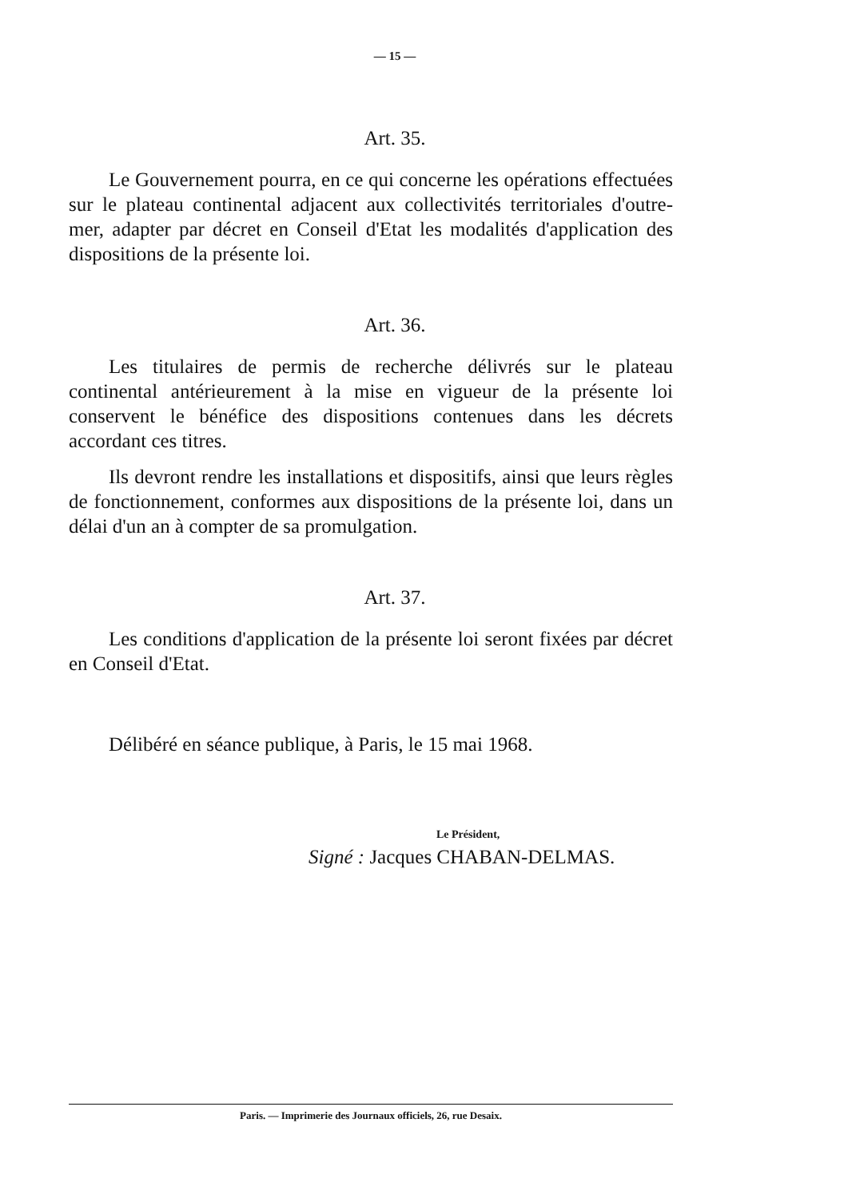— 15 —
Art. 35.
Le Gouvernement pourra, en ce qui concerne les opérations effectuées sur le plateau continental adjacent aux collectivités territoriales d'outre-mer, adapter par décret en Conseil d'Etat les modalités d'application des dispositions de la présente loi.
Art. 36.
Les titulaires de permis de recherche délivrés sur le plateau continental antérieurement à la mise en vigueur de la présente loi conservent le bénéfice des dispositions contenues dans les décrets accordant ces titres.
Ils devront rendre les installations et dispositifs, ainsi que leurs règles de fonctionnement, conformes aux dispositions de la présente loi, dans un délai d'un an à compter de sa promulgation.
Art. 37.
Les conditions d'application de la présente loi seront fixées par décret en Conseil d'Etat.
Délibéré en séance publique, à Paris, le 15 mai 1968.
Le Président,
Signé : Jacques CHABAN-DELMAS.
Paris. — Imprimerie des Journaux officiels, 26, rue Desaix.